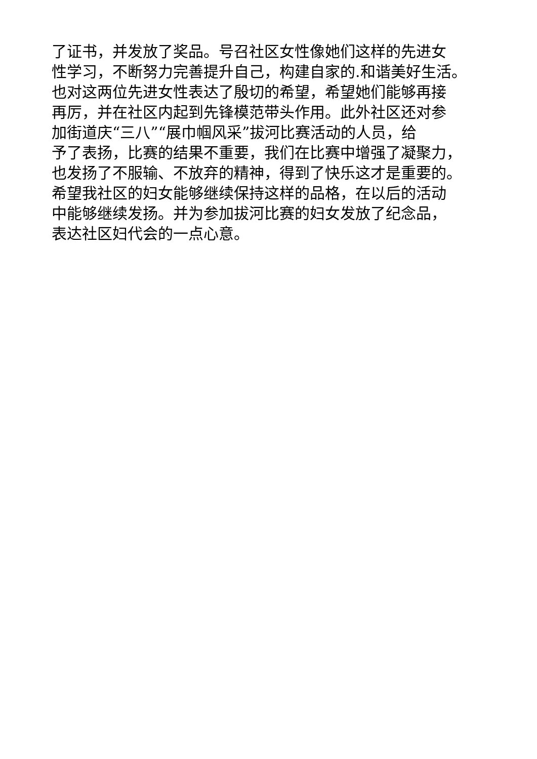了证书，并发放了奖品。号召社区女性像她们这样的先进女
性学习，不断努力完善提升自己，构建自家的.和谐美好生活。
也对这两位先进女性表达了殷切的希望，希望她们能够再接
再厉，并在社区内起到先锋模范带头作用。此外社区还对参
加街道庆“三八”“展巾帼风采”拔河比赛活动的人员，给
予了表扬，比赛的结果不重要，我们在比赛中增强了凝聚力，
也发扬了不服输、不放弃的精神，得到了快乐这才是重要的。
希望我社区的妇女能够继续保持这样的品格，在以后的活动
中能够继续发扬。并为参加拔河比赛的妇女发放了纪念品，
表达社区妇代会的一点心意。